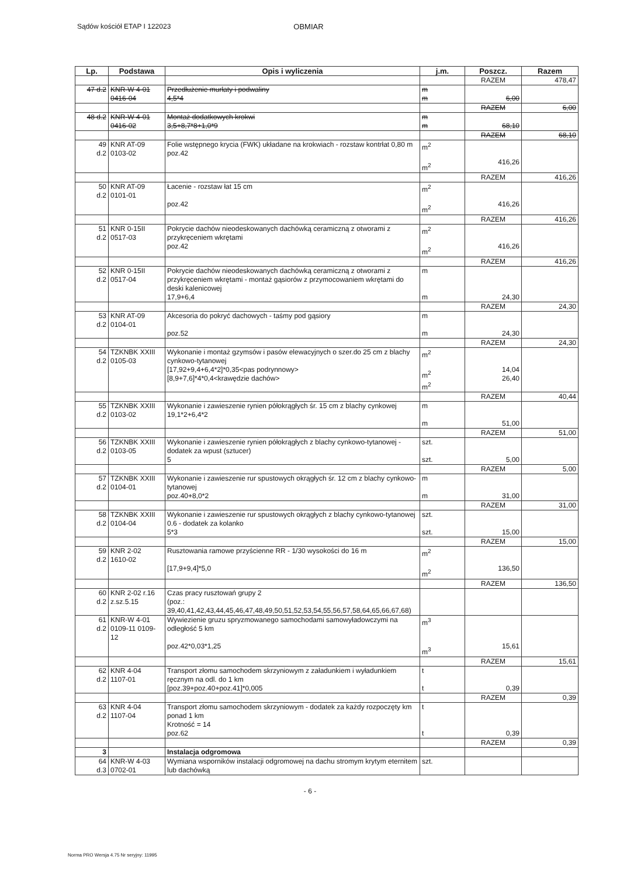Sądów kościół ETAP I 122023 OBMIAR
| Lp. | Podstawa | Opis i wyliczenia | j.m. | Poszcz. | Razem |
| --- | --- | --- | --- | --- | --- |
| | | | | RAZEM | 478,47 |
| 47 d.2 | KNR-W 4-01 0416-04 | Przedłużenie murłaty i podwaliny 4,5*4 | m m | 6,00 | |
| | | | | RAZEM | 6,00 |
| 48 d.2 | KNR-W 4-01 0416-02 | Montaż dodatkowych krokwi 3,5+8,7*8+1,0*9 | m m | 68,10 | |
| | | | | RAZEM | 68,10 |
| 49 d.2 | KNR AT-09 0103-02 | Folie wstępnego krycia (FWK) układane na krokwiach - rozstaw kontrłat 0,80 m poz.42 | m<sup>2</sup> m<sup>2</sup> | 416,26 | |
| | | | | RAZEM | 416,26 |
| 50 d.2 | KNR AT-09 0101-01 | Łacenie - rozstaw łat 15 cm poz.42 | m<sup>2</sup> m<sup>2</sup> | 416,26 | |
| | | | | RAZEM | 416,26 |
| 51 d.2 | KNR 0-15II 0517-03 | Pokrycie dachów nieodeskowanych dachówką ceramiczną z otworami z przykręceniem wkrętami poz.42 | m<sup>2</sup> m<sup>2</sup> | 416,26 | |
| | | | | RAZEM | 416,26 |
| 52 d.2 | KNR 0-15II 0517-04 | Pokrycie dachów nieodeskowanych dachówką ceramiczną z otworami z przykręceniem wkrętami - montaż gąsiorów z przymocowaniem wkrętami do deski kalenicowej 17,9+6,4 | m m | 24,30 | |
| | | | | RAZEM | 24,30 |
| 53 d.2 | KNR AT-09 0104-01 | Akcesoria do pokryć dachowych - taśmy pod gąsiory poz.52 | m m | 24,30 | |
| | | | | RAZEM | 24,30 |
| 54 d.2 | TZKNBK XXIII 0105-03 | Wykonanie i montaż gzymsów i pasów elewacyjnych o szer.do 25 cm z blachy cynkowo-tytanowej [17,92+9,4+6,4*2]*0,35<pas podrynnowy> [8,9+7,6]*4*0,4<krawędzie dachów> | m<sup>2</sup> m<sup>2</sup> m<sup>2</sup> | 14,04 26,40 | |
| | | | | RAZEM | 40,44 |
| 55 d.2 | TZKNBK XXIII 0103-02 | Wykonanie i zawieszenie rynien półokrągłych śr. 15 cm z blachy cynkowej 19,1*2+6,4*2 | m m | 51,00 | |
| | | | | RAZEM | 51,00 |
| 56 d.2 | TZKNBK XXIII 0103-05 | Wykonanie i zawieszenie rynien półokrągłych z blachy cynkowo-tytanowej - dodatek za wpust (sztucer) 5 | szt. szt. | 5,00 | |
| | | | | RAZEM | 5,00 |
| 57 d.2 | TZKNBK XXIII 0104-01 | Wykonanie i zawieszenie rur spustowych okrągłych śr. 12 cm z blachy cynkowo-tytanowej poz.40+8,0*2 | m m | 31,00 | |
| | | | | RAZEM | 31,00 |
| 58 d.2 | TZKNBK XXIII 0104-04 | Wykonanie i zawieszenie rur spustowych okrągłych z blachy cynkowo-tytanowej 0.6 - dodatek za kolanko 5*3 | szt. szt. | 15,00 | |
| | | | | RAZEM | 15,00 |
| 59 d.2 | KNR 2-02 1610-02 | Rusztowania ramowe przyścienne RR - 1/30 wysokości do 16 m [17,9+9,4]*5,0 | m<sup>2</sup> m<sup>2</sup> | 136,50 | |
| | | | | RAZEM | 136,50 |
| 60 d.2 | KNR 2-02 r.16 z.sz.5.15 | Czas pracy rusztowań grupy 2 (poz.: 39,40,41,42,43,44,45,46,47,48,49,50,51,52,53,54,55,56,57,58,64,65,66,67,68) | | | |
| 61 d.2 | KNR-W 4-01 0109-11 0109-12 | Wywiezienie gruzu spryzmowanego samochodami samowyładowczymi na odległość 5 km poz.42*0,03*1,25 | m<sup>3</sup> m<sup>3</sup> | 15,61 | |
| | | | | RAZEM | 15,61 |
| 62 d.2 | KNR 4-04 1107-01 | Transport złomu samochodem skrzyniowym z załadunkiem i wyładunkiem ręcznym na odl. do 1 km [poz.39+poz.40+poz.41]*0,005 | t t | 0,39 | |
| | | | | RAZEM | 0,39 |
| 63 d.2 | KNR 4-04 1107-04 | Transport złomu samochodem skrzyniowym - dodatek za każdy rozpoczęty km ponad 1 km Krotność = 14 poz.62 | t t | 0,39 | |
| | | | | RAZEM | 0,39 |
| 3 | | Instalacja odgromowa | | | |
| 64 d.3 | KNR-W 4-03 0702-01 | Wymiana wsporników instalacji odgromowej na dachu stromym krytym eternitem lub dachówką | szt. | | |
- 6 -
Norma PRO Wersja 4.75 Nr seryjny: 11995